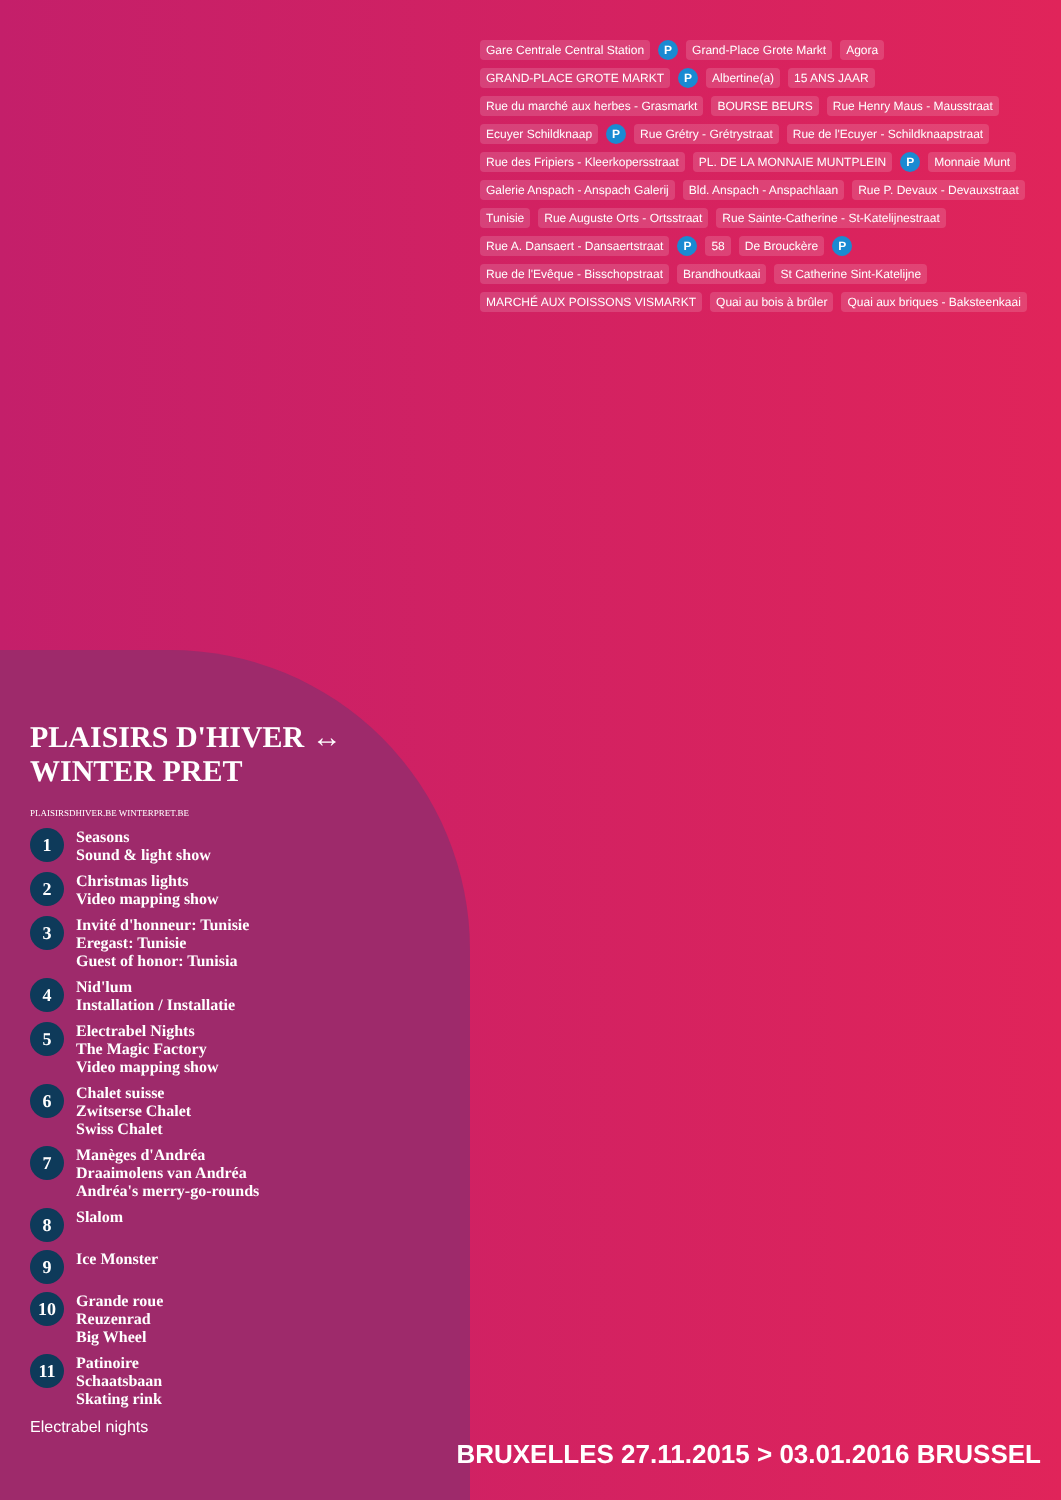PLAISIRS D'HIVER ↔ WINTER PRET
PLAISIRSDHIVER.BE WINTERPRET.BE
1
Seasons
Sound & light show
2
Christmas lights
Video mapping show
3
Invité d'honneur: Tunisie
Eregast: Tunisie
Guest of honor: Tunisia
4
Nid'lum
Installation / Installatie
5
Electrabel Nights
The Magic Factory
Video mapping show
6
Chalet suisse
Zwitserse Chalet
Swiss Chalet
7
Manèges d'Andréa
Draaimolens van Andréa
Andréa's merry-go-rounds
8
Slalom
9
Ice Monster
10
Grande roue
Reuzenrad
Big Wheel
11
Patinoire
Schaatsbaan
Skating rink
Electrabel nights
Gare Centrale Central Station P Grand-Place Grote Markt Agora GRAND-PLACE GROTE MARKT P Albertine(a) 15 ANS JAAR Rue du marché aux herbes - Grasmarkt BOURSE BEURS Rue Henry Maus - Mausstraat Ecuyer Schildknaap P Rue Grétry - Grétrystraat Rue de l'Ecuyer - Schildknaapstraat Rue des Fripiers - Kleerkopersstraat PL. DE LA MONNAIE MUNTPLEIN P Monnaie Munt Galerie Anspach - Anspach Galerij Bld. Anspach - Anspachlaan Rue P. Devaux - Devauxstraat Tunisie Rue Auguste Orts - Ortsstraat Rue Sainte-Catherine - St-Katelijnestraat Rue A. Dansaert - Dansaertstraat P 58 De Brouckère P Rue de l'Evêque - Bisschopstraat Brandhoutkaai St Catherine Sint-Katelijne MARCHÉ AUX POISSONS VISMARKT Quai au bois à brûler Quai aux briques - Baksteenkaai
BRUXELLES 27.11.2015 > 03.01.2016 BRUSSEL